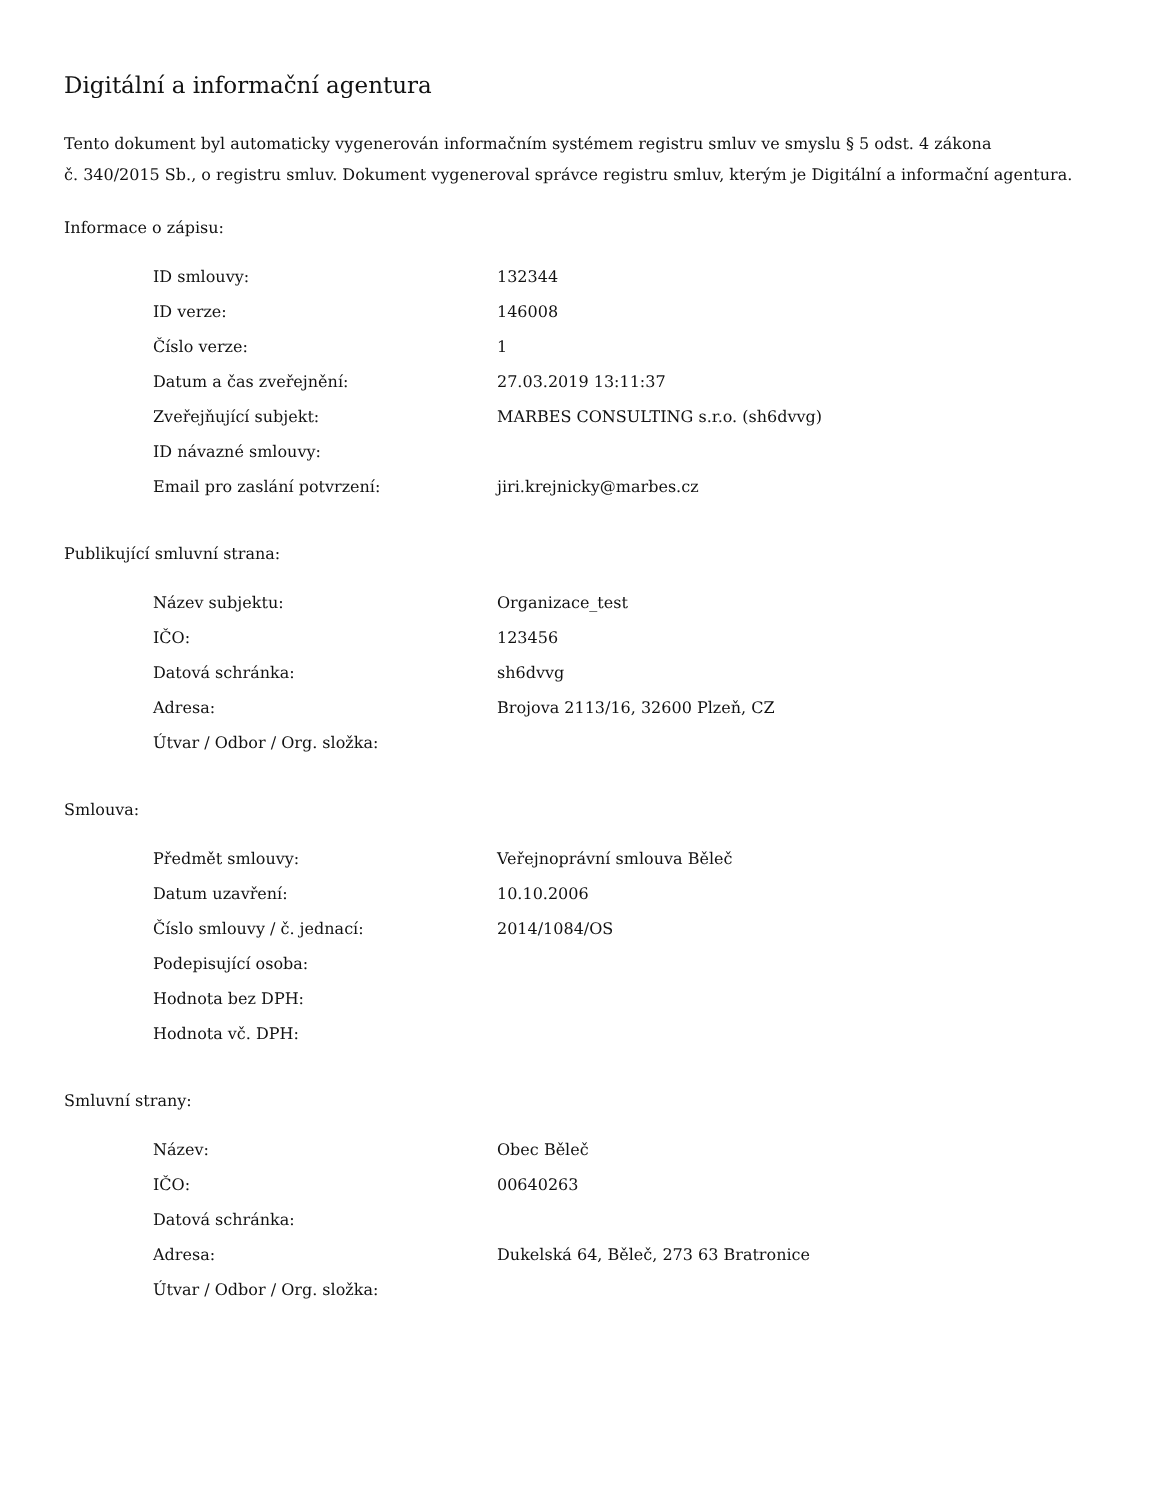Digitální a informační agentura
Tento dokument byl automaticky vygenerován informačním systémem registru smluv ve smyslu § 5 odst. 4 zákona
č. 340/2015 Sb., o registru smluv. Dokument vygeneroval správce registru smluv, kterým je Digitální a informační agentura.
Informace o zápisu:
| ID smlouvy: | 132344 |
| ID verze: | 146008 |
| Číslo verze: | 1 |
| Datum a čas zveřejnění: | 27.03.2019 13:11:37 |
| Zveřejňující subjekt: | MARBES CONSULTING s.r.o. (sh6dvvg) |
| ID návazné smlouvy: | |
| Email pro zaslání potvrzení: | jiri.krejnicky@marbes.cz |
Publikující smluvní strana:
| Název subjektu: | Organizace_test |
| IČO: | 123456 |
| Datová schránka: | sh6dvvg |
| Adresa: | Brojova 2113/16, 32600 Plzeň, CZ |
| Útvar / Odbor / Org. složka: | |
Smlouva:
| Předmět smlouvy: | Veřejnoprávní smlouva Běleč |
| Datum uzavření: | 10.10.2006 |
| Číslo smlouvy / č. jednací: | 2014/1084/OS |
| Podepisující osoba: | |
| Hodnota bez DPH: | |
| Hodnota vč. DPH: | |
Smluvní strany:
| Název: | Obec Běleč |
| IČO: | 00640263 |
| Datová schránka: | |
| Adresa: | Dukelská 64, Běleč, 273 63 Bratronice |
| Útvar / Odbor / Org. složka: | |